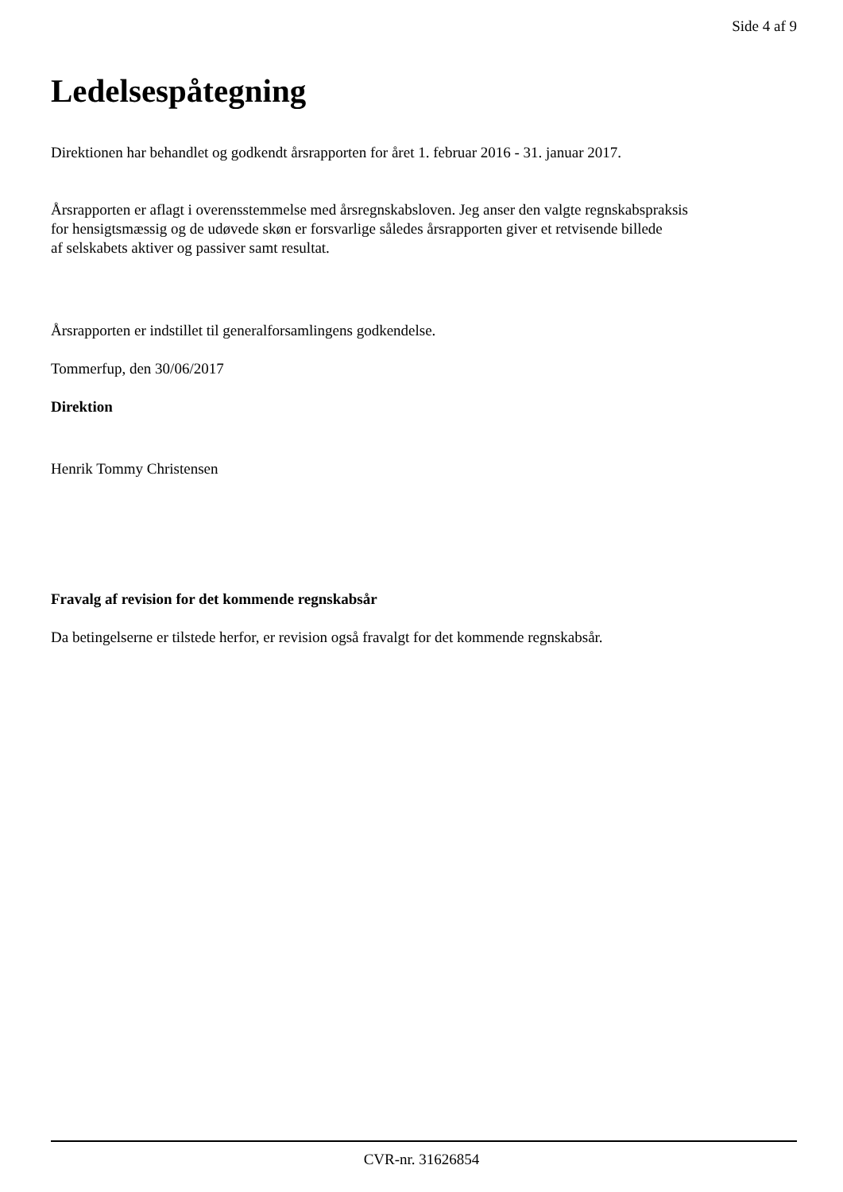Side 4 af 9
Ledelsespåtegning
Direktionen har behandlet og godkendt årsrapporten for året 1. februar 2016 - 31. januar 2017.
Årsrapporten er aflagt i overensstemmelse med årsregnskabsloven. Jeg anser den valgte regnskabspraksis
for hensigtsmæssig og de udøvede skøn er forsvarlige således årsrapporten giver et retvisende billede
af selskabets aktiver og passiver samt resultat.
Årsrapporten er indstillet til generalforsamlingens godkendelse.
Tommerfup, den 30/06/2017
Direktion
Henrik Tommy Christensen
Fravalg af revision for det kommende regnskabsår
Da betingelserne er tilstede herfor, er revision også fravalgt for det kommende regnskabsår.
CVR-nr. 31626854